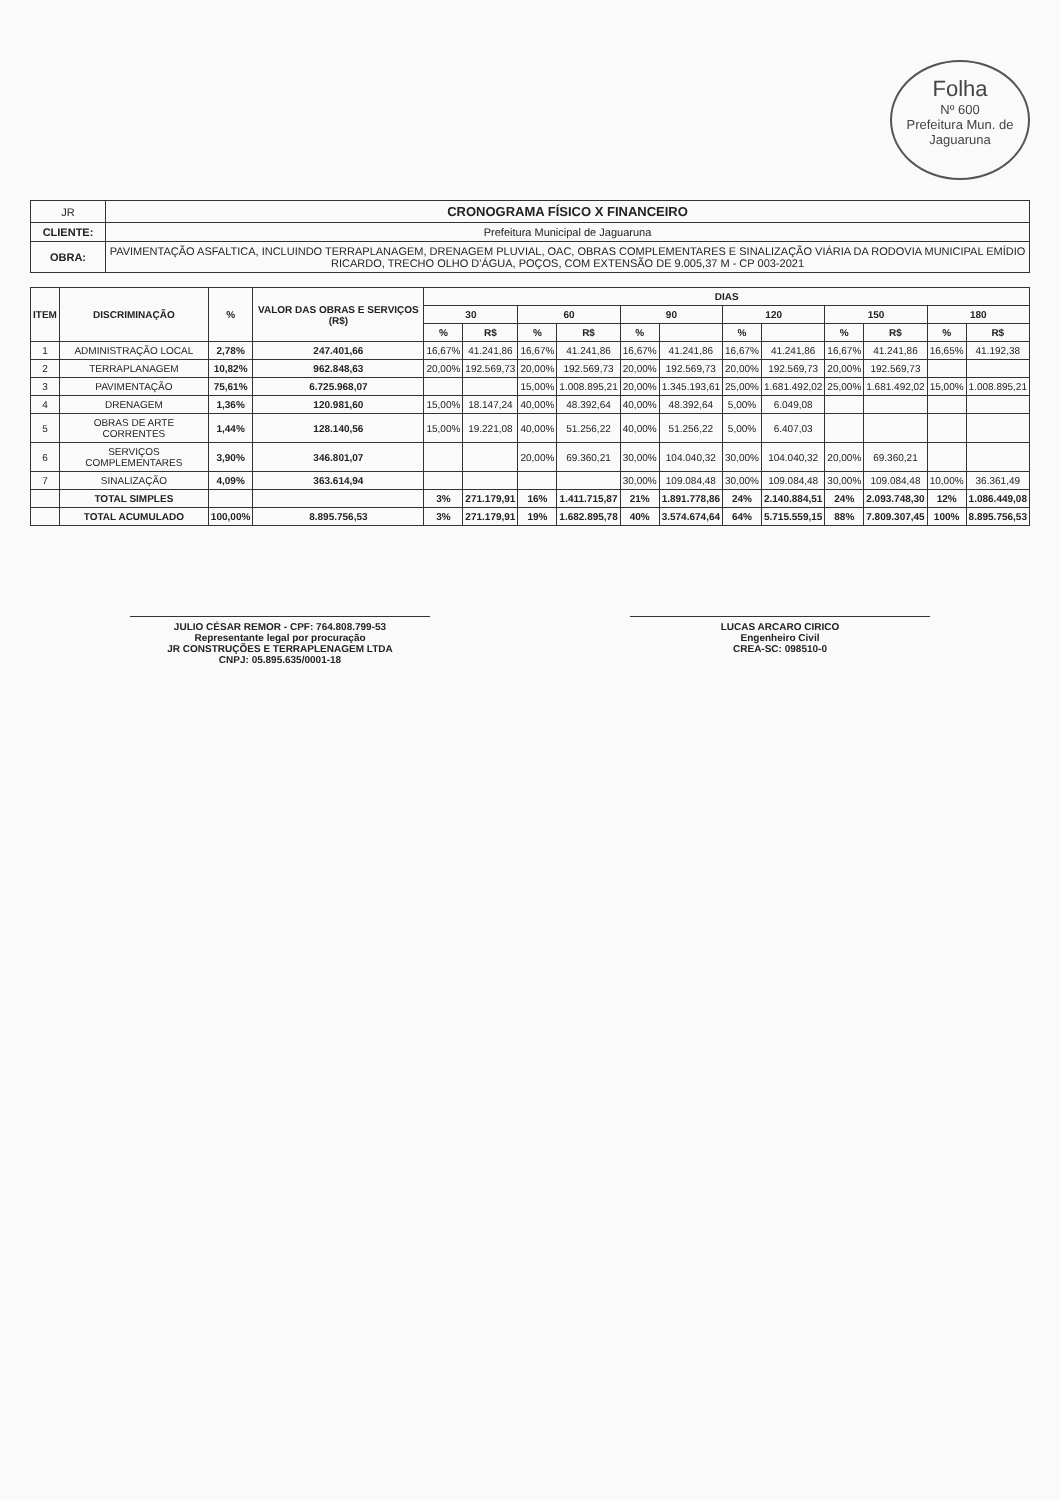Folha
Nº 600
Prefeitura Mun. de Jaguaruna
| JR | CRONOGRAMA FÍSICO X FINANCEIRO |
| CLIENTE: | Prefeitura Municipal de Jaguaruna |
| OBRA: | PAVIMENTAÇÃO ASFALTICA, INCLUINDO TERRAPLANAGEM, DRENAGEM PLUVIAL, OAC, OBRAS COMPLEMENTARES E SINALIZAÇÃO VIÁRIA DA RODOVIA MUNICIPAL EMÍDIO RICARDO, TRECHO OLHO D'ÁGUA, POÇOS, COM EXTENSÃO DE 9.005,37 M - CP 003-2021 |
| ITEM | DISCRIMINAÇÃO | % | VALOR DAS OBRAS E SERVIÇOS (R$) | DIAS | | | | | | | | | | | |
| --- | --- | --- | --- | --- | --- | --- | --- | --- | --- | --- | --- | --- | --- | --- | --- |
| | | | | 30 | | 60 | | 90 | | 120 | | 150 | | 180 | |
| | | | | % | R$ | % | R$ | % | | % | | % | R$ | % | R$ |
| 1 | ADMINISTRAÇÃO LOCAL | 2,78% | 247.401,66 | 16,67% | 41.241,86 | 16,67% | 41.241,86 | 16,67% | 41.241,86 | 16,67% | 41.241,86 | 16,67% | 41.241,86 | 16,65% | 41.192,38 |
| 2 | TERRAPLANAGEM | 10,82% | 962.848,63 | 20,00% | 192.569,73 | 20,00% | 192.569,73 | 20,00% | 192.569,73 | 20,00% | 192.569,73 | 20,00% | 192.569,73 | | |
| 3 | PAVIMENTAÇÃO | 75,61% | 6.725.968,07 | | | 15,00% | 1.008.895,21 | 20,00% | 1.345.193,61 | 25,00% | 1.681.492,02 | 25,00% | 1.681.492,02 | 15,00% | 1.008.895,21 |
| 4 | DRENAGEM | 1,36% | 120.981,60 | 15,00% | 18.147,24 | 40,00% | 48.392,64 | 40,00% | 48.392,64 | 5,00% | 6.049,08 | | | | |
| 5 | OBRAS DE ARTE CORRENTES | 1,44% | 128.140,56 | 15,00% | 19.221,08 | 40,00% | 51.256,22 | 40,00% | 51.256,22 | 5,00% | 6.407,03 | | | | |
| 6 | SERVIÇOS COMPLEMENTARES | 3,90% | 346.801,07 | | | 20,00% | 69.360,21 | 30,00% | 104.040,32 | 30,00% | 104.040,32 | 20,00% | 69.360,21 | | |
| 7 | SINALIZAÇÃO | 4,09% | 363.614,94 | | | | | 30,00% | 109.084,48 | 30,00% | 109.084,48 | 30,00% | 109.084,48 | 10,00% | 36.361,49 |
| | TOTAL SIMPLES | | | 3% | 271.179,91 | 16% | 1.411.715,87 | 21% | 1.891.778,86 | 24% | 2.140.884,51 | 24% | 2.093.748,30 | 12% | 1.086.449,08 |
| | TOTAL ACUMULADO | 100,00% | 8.895.756,53 | 3% | 271.179,91 | 19% | 1.682.895,78 | 40% | 3.574.674,64 | 64% | 5.715.559,15 | 88% | 7.809.307,45 | 100% | 8.895.756,53 |
JULIO CÉSAR REMOR - CPF: 764.808.799-53
Representante legal por procuração
JR CONSTRUÇÕES E TERRAPLENAGEM LTDA
CNPJ: 05.895.635/0001-18
LUCAS ARCARO CIRICO
Engenheiro Civil
CREA-SC: 098510-0